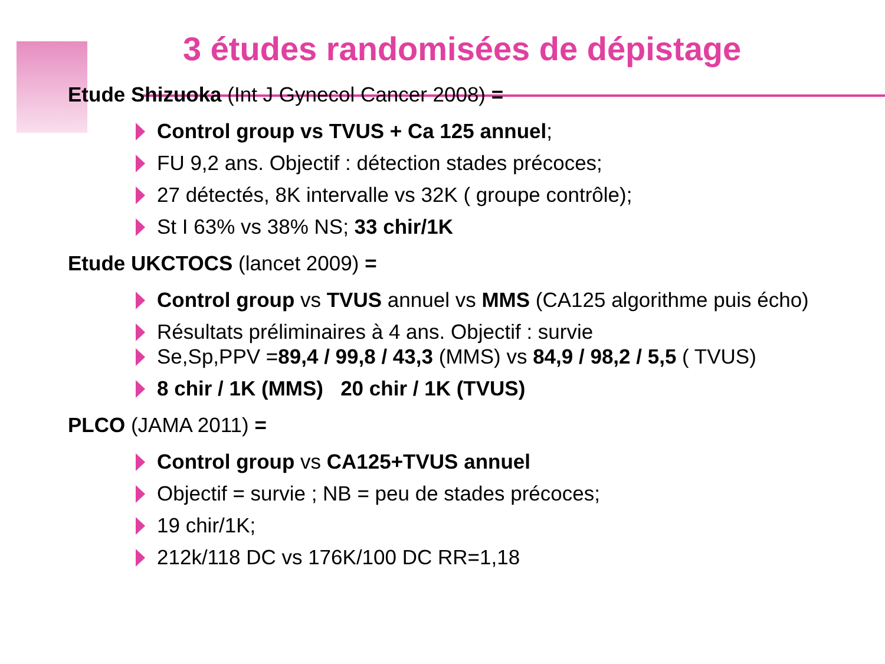3 études randomisées de dépistage
Etude Shizuoka (Int J Gynecol Cancer 2008) =
Control group vs TVUS + Ca 125 annuel;
FU 9,2 ans. Objectif : détection stades précoces;
27 détectés, 8K intervalle vs 32K ( groupe contrôle);
St I 63% vs 38% NS; 33 chir/1K
Etude UKCTOCS (lancet 2009) =
Control group vs TVUS annuel vs MMS (CA125 algorithme puis écho)
Résultats préliminaires à 4 ans. Objectif : survie
Se,Sp,PPV =89,4 / 99,8 / 43,3 (MMS) vs 84,9 / 98,2 / 5,5 ( TVUS)
8 chir / 1K (MMS) 20 chir / 1K (TVUS)
PLCO (JAMA 2011) =
Control group vs CA125+TVUS annuel
Objectif = survie ; NB = peu de stades précoces;
19 chir/1K;
212k/118 DC vs 176K/100 DC RR=1,18